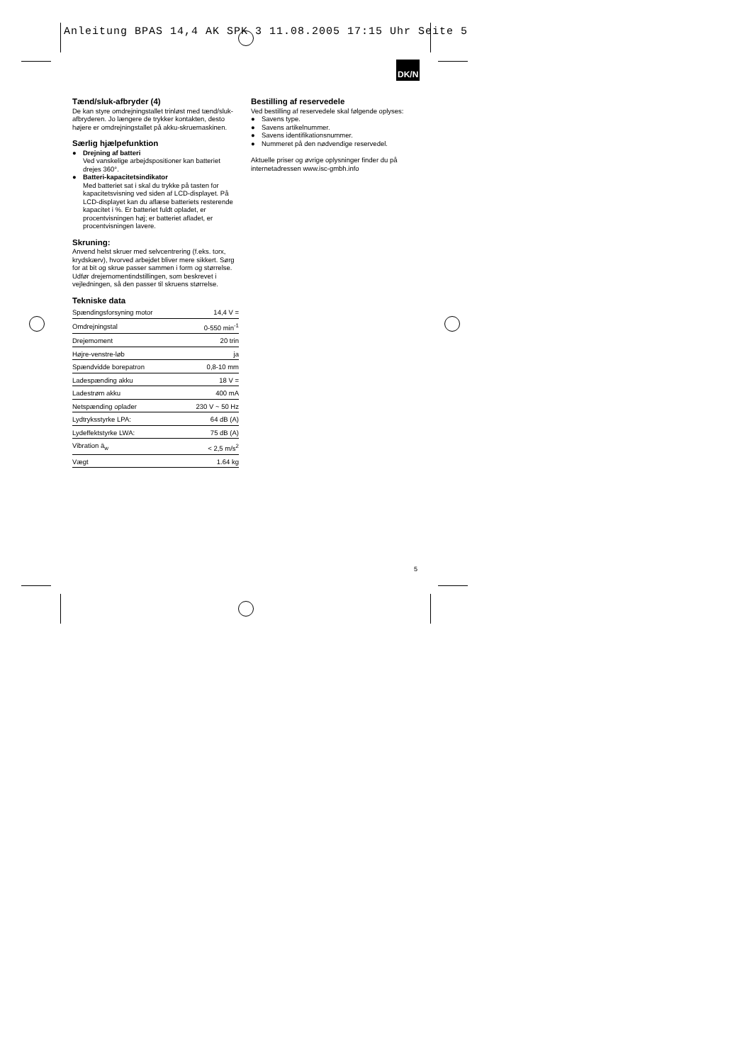Anleitung BPAS 14,4 AK SPK 3 11.08.2005 17:15 Uhr Seite 5
DK/N
Tænd/sluk-afbryder (4)
De kan styre omdrejningstallet trinløst med tænd/sluk-afbryderen. Jo længere de trykker kontakten, desto højere er omdrejningstallet på akku-skruemaskinen.
Særlig hjælpefunktion
● Drejning af batteri
Ved vanskelige arbejdspositioner kan batteriet drejes 360°.
● Batteri-kapacitetsindikator
Med batteriet sat i skal du trykke på tasten for kapacitetsvisning ved siden af LCD-displayet. På LCD-displayet kan du aflæse batteriets resterende kapacitet i %. Er batteriet fuldt opladet, er procentvisningen høj; er batteriet afladet, er procentvisningen lavere.
Skruning:
Anvend helst skruer med selvcentrering (f.eks. torx, krydskærv), hvorved arbejdet bliver mere sikkert. Sørg for at bit og skrue passer sammen i form og størrelse. Udfør drejemomentindstillingen, som beskrevet i vejledningen, så den passer til skruens størrelse.
Tekniske data
| Spændingsforsyning motor | 14,4 V = |
| Omdrejningstal | 0-550 min<sup>-1</sup> |
| Drejemoment | 20 trin |
| Højre-venstre-løb | ja |
| Spændvidde borepatron | 0,8-10 mm |
| Ladespænding akku | 18 V = |
| Ladestrøm akku | 400 mA |
| Netspænding oplader | 230 V ~ 50 Hz |
| Lydtryksstyrke LPA: | 64 dB (A) |
| Lydeffektstyrke LWA: | 75 dB (A) |
| Vibration ā<sub>w</sub> | < 2,5 m/s<sup>2</sup> |
| Vægt | 1.64 kg |
Bestilling af reservedele
Ved bestilling af reservedele skal følgende oplyses:
● Savens type.
● Savens artikelnummer.
● Savens identifikationsnummer.
● Nummeret på den nødvendige reservedel.
Aktuelle priser og øvrige oplysninger finder du på internetadressen www.isc-gmbh.info
5